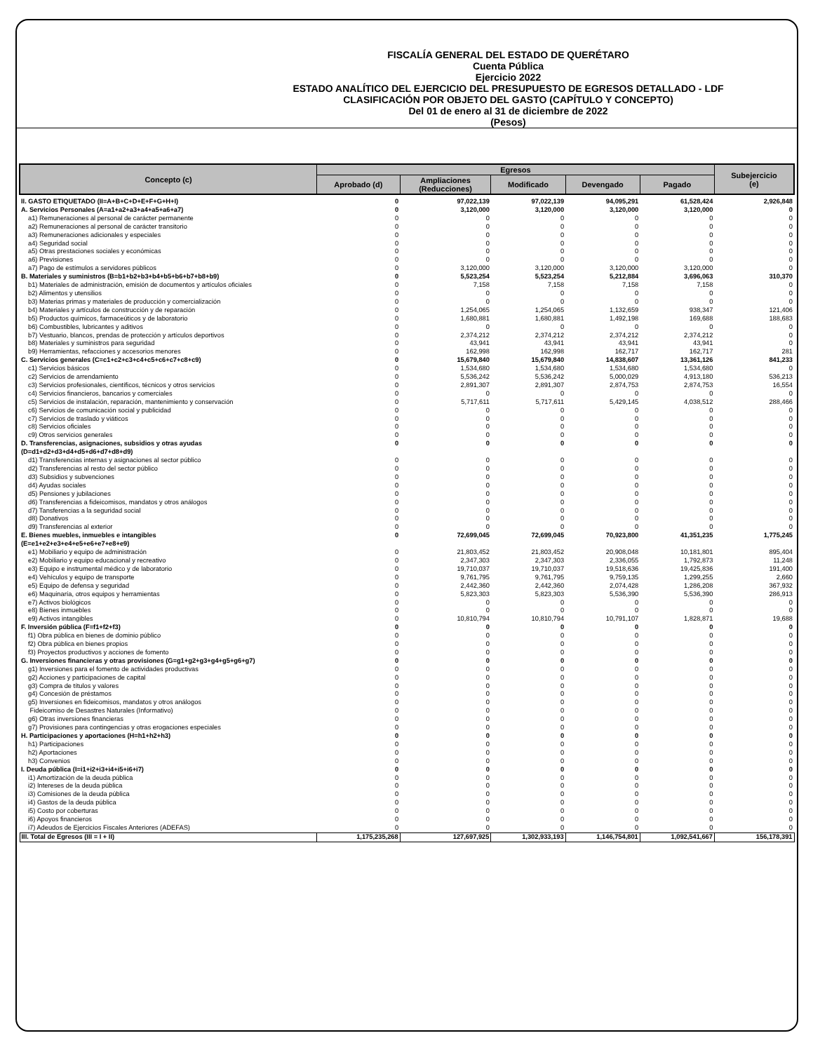FISCALÍA GENERAL DEL ESTADO DE QUERÉTARO
Cuenta Pública
Ejercicio 2022
ESTADO ANALÍTICO DEL EJERCICIO DEL PRESUPUESTO DE EGRESOS DETALLADO - LDF
CLASIFICACIÓN POR OBJETO DEL GASTO (CAPÍTULO Y CONCEPTO)
Del 01 de enero al 31 de diciembre de 2022
(Pesos)
| Concepto (c) | Egresos | | | | | Subejercicio (e) |
| --- | --- | --- | --- | --- | --- | --- |
| | Aprobado (d) | Ampliaciones (Reducciones) | Modificado | Devengado | Pagado | |
| II. GASTO ETIQUETADO (II=A+B+C+D+E+F+G+H+I) | 0 | 97,022,139 | 97,022,139 | 94,095,291 | 61,528,424 | 2,926,848 |
| A. Servicios Personales (A=a1+a2+a3+a4+a5+a6+a7) | 0 | 3,120,000 | 3,120,000 | 3,120,000 | 3,120,000 | 0 |
| a1) Remuneraciones al personal de carácter permanente | 0 | 0 | 0 | 0 | 0 | 0 |
| a2) Remuneraciones al personal de carácter transitorio | 0 | 0 | 0 | 0 | 0 | 0 |
| a3) Remuneraciones adicionales y especiales | 0 | 0 | 0 | 0 | 0 | 0 |
| a4) Seguridad social | 0 | 0 | 0 | 0 | 0 | 0 |
| a5) Otras prestaciones sociales y económicas | 0 | 0 | 0 | 0 | 0 | 0 |
| a6) Previsiones | 0 | 0 | 0 | 0 | 0 | 0 |
| a7) Pago de estímulos a servidores públicos | 0 | 3,120,000 | 3,120,000 | 3,120,000 | 3,120,000 | 0 |
| B. Materiales y suministros (B=b1+b2+b3+b4+b5+b6+b7+b8+b9) | 0 | 5,523,254 | 5,523,254 | 5,212,884 | 3,696,063 | 310,370 |
| b1) Materiales de administración, emisión de documentos y artículos oficiales | 0 | 7,158 | 7,158 | 7,158 | 7,158 | 0 |
| b2) Alimentos y utensilios | 0 | 0 | 0 | 0 | 0 | 0 |
| b3) Materias primas y materiales de producción y comercialización | 0 | 0 | 0 | 0 | 0 | 0 |
| b4) Materiales y artículos de construcción y de reparación | 0 | 1,254,065 | 1,254,065 | 1,132,659 | 938,347 | 121,406 |
| b5) Productos químicos, farmaceúticos y de laboratorio | 0 | 1,680,881 | 1,680,881 | 1,492,198 | 169,688 | 188,683 |
| b6) Combustibles, lubricantes y aditivos | 0 | 0 | 0 | 0 | 0 | 0 |
| b7) Vestuario, blancos, prendas de protección y artículos deportivos | 0 | 2,374,212 | 2,374,212 | 2,374,212 | 2,374,212 | 0 |
| b8) Materiales y suministros para seguridad | 0 | 43,941 | 43,941 | 43,941 | 43,941 | 0 |
| b9) Herramientas, refacciones y accesorios menores | 0 | 162,998 | 162,998 | 162,717 | 162,717 | 281 |
| C. Servicios generales (C=c1+c2+c3+c4+c5+c6+c7+c8+c9) | 0 | 15,679,840 | 15,679,840 | 14,838,607 | 13,361,126 | 841,233 |
| c1) Servicios básicos | 0 | 1,534,680 | 1,534,680 | 1,534,680 | 1,534,680 | 0 |
| c2) Servicios de arrendamiento | 0 | 5,536,242 | 5,536,242 | 5,000,029 | 4,913,180 | 536,213 |
| c3) Servicios profesionales, científicos, técnicos y otros servicios | 0 | 2,891,307 | 2,891,307 | 2,874,753 | 2,874,753 | 16,554 |
| c4) Servicios financieros, bancarios y comerciales | 0 | 0 | 0 | 0 | 0 | 0 |
| c5) Servicios de instalación, reparación, mantenimiento y conservación | 0 | 5,717,611 | 5,717,611 | 5,429,145 | 4,038,512 | 288,466 |
| c6) Servicios de comunicación social y publicidad | 0 | 0 | 0 | 0 | 0 | 0 |
| c7) Servicios de traslado y viáticos | 0 | 0 | 0 | 0 | 0 | 0 |
| c8) Servicios oficiales | 0 | 0 | 0 | 0 | 0 | 0 |
| c9) Otros servicios generales | 0 | 0 | 0 | 0 | 0 | 0 |
| D. Transferencias, asignaciones, subsidios y otras ayudas (D=d1+d2+d3+d4+d5+d6+d7+d8+d9) | 0 | 0 | 0 | 0 | 0 | 0 |
| d1) Transferencias internas y asignaciones al sector público | 0 | 0 | 0 | 0 | 0 | 0 |
| d2) Transferencias al resto del sector público | 0 | 0 | 0 | 0 | 0 | 0 |
| d3) Subsidios y subvenciones | 0 | 0 | 0 | 0 | 0 | 0 |
| d4) Ayudas sociales | 0 | 0 | 0 | 0 | 0 | 0 |
| d5) Pensiones y jubilaciones | 0 | 0 | 0 | 0 | 0 | 0 |
| d6) Transferencias a fideicomisos, mandatos y otros análogos | 0 | 0 | 0 | 0 | 0 | 0 |
| d7) Tansferencias a la seguridad social | 0 | 0 | 0 | 0 | 0 | 0 |
| d8) Donativos | 0 | 0 | 0 | 0 | 0 | 0 |
| d9) Transferencias al exterior | 0 | 0 | 0 | 0 | 0 | 0 |
| E. Bienes muebles, inmuebles e intangibles (E=e1+e2+e3+e4+e5+e6+e7+e8+e9) | 0 | 72,699,045 | 72,699,045 | 70,923,800 | 41,351,235 | 1,775,245 |
| e1) Mobiliario y equipo de administración | 0 | 21,803,452 | 21,803,452 | 20,908,048 | 10,181,801 | 895,404 |
| e2) Mobiliario y equipo educacional y recreativo | 0 | 2,347,303 | 2,347,303 | 2,336,055 | 1,792,873 | 11,248 |
| e3) Equipo e instrumental médico y de laboratorio | 0 | 19,710,037 | 19,710,037 | 19,518,636 | 19,425,836 | 191,400 |
| e4) Vehículos y equipo de transporte | 0 | 9,761,795 | 9,761,795 | 9,759,135 | 1,299,255 | 2,660 |
| e5) Equipo de defensa y seguridad | 0 | 2,442,360 | 2,442,360 | 2,074,428 | 1,286,208 | 367,932 |
| e6) Maquinaría, otros equipos y herramientas | 0 | 5,823,303 | 5,823,303 | 5,536,390 | 5,536,390 | 286,913 |
| e7) Activos biológicos | 0 | 0 | 0 | 0 | 0 | 0 |
| e8) Bienes inmuebles | 0 | 0 | 0 | 0 | 0 | 0 |
| e9) Activos intangibles | 0 | 10,810,794 | 10,810,794 | 10,791,107 | 1,828,871 | 19,688 |
| F. Inversión pública (F=f1+f2+f3) | 0 | 0 | 0 | 0 | 0 | 0 |
| f1) Obra pública en bienes de dominio público | 0 | 0 | 0 | 0 | 0 | 0 |
| f2) Obra pública en bienes propios | 0 | 0 | 0 | 0 | 0 | 0 |
| f3) Proyectos productivos y acciones de fomento | 0 | 0 | 0 | 0 | 0 | 0 |
| G. Inversiones financieras y otras provisiones (G=g1+g2+g3+g4+g5+g6+g7) | 0 | 0 | 0 | 0 | 0 | 0 |
| g1) Inversiones para el fomento de actividades productivas | 0 | 0 | 0 | 0 | 0 | 0 |
| g2) Acciones y participaciones de capital | 0 | 0 | 0 | 0 | 0 | 0 |
| g3) Compra de títulos y valores | 0 | 0 | 0 | 0 | 0 | 0 |
| g4) Concesión de préstamos | 0 | 0 | 0 | 0 | 0 | 0 |
| g5) Inversiones en fideicomisos, mandatos y otros análogos | 0 | 0 | 0 | 0 | 0 | 0 |
| Fideicomiso de Desastres Naturales (Informativo) | 0 | 0 | 0 | 0 | 0 | 0 |
| g6) Otras inversiones financieras | 0 | 0 | 0 | 0 | 0 | 0 |
| g7) Provisiones para contingencias y otras erogaciones especiales | 0 | 0 | 0 | 0 | 0 | 0 |
| H. Participaciones y aportaciones (H=h1+h2+h3) | 0 | 0 | 0 | 0 | 0 | 0 |
| h1) Participaciones | 0 | 0 | 0 | 0 | 0 | 0 |
| h2) Aportaciones | 0 | 0 | 0 | 0 | 0 | 0 |
| h3) Convenios | 0 | 0 | 0 | 0 | 0 | 0 |
| I. Deuda pública (I=i1+i2+i3+i4+i5+i6+i7) | 0 | 0 | 0 | 0 | 0 | 0 |
| i1) Amortización de la deuda pública | 0 | 0 | 0 | 0 | 0 | 0 |
| i2) Intereses de la deuda pública | 0 | 0 | 0 | 0 | 0 | 0 |
| i3) Comisiones de la deuda pública | 0 | 0 | 0 | 0 | 0 | 0 |
| i4) Gastos de la deuda pública | 0 | 0 | 0 | 0 | 0 | 0 |
| i5) Costo por coberturas | 0 | 0 | 0 | 0 | 0 | 0 |
| i6) Apoyos financieros | 0 | 0 | 0 | 0 | 0 | 0 |
| i7) Adeudos de Ejercicios Fiscales Anteriores (ADEFAS) | 0 | 0 | 0 | 0 | 0 | 0 |
| III. Total de Egresos (III = I + II) | 1,175,235,268 | 127,697,925 | 1,302,933,193 | 1,146,754,801 | 1,092,541,667 | 156,178,391 |